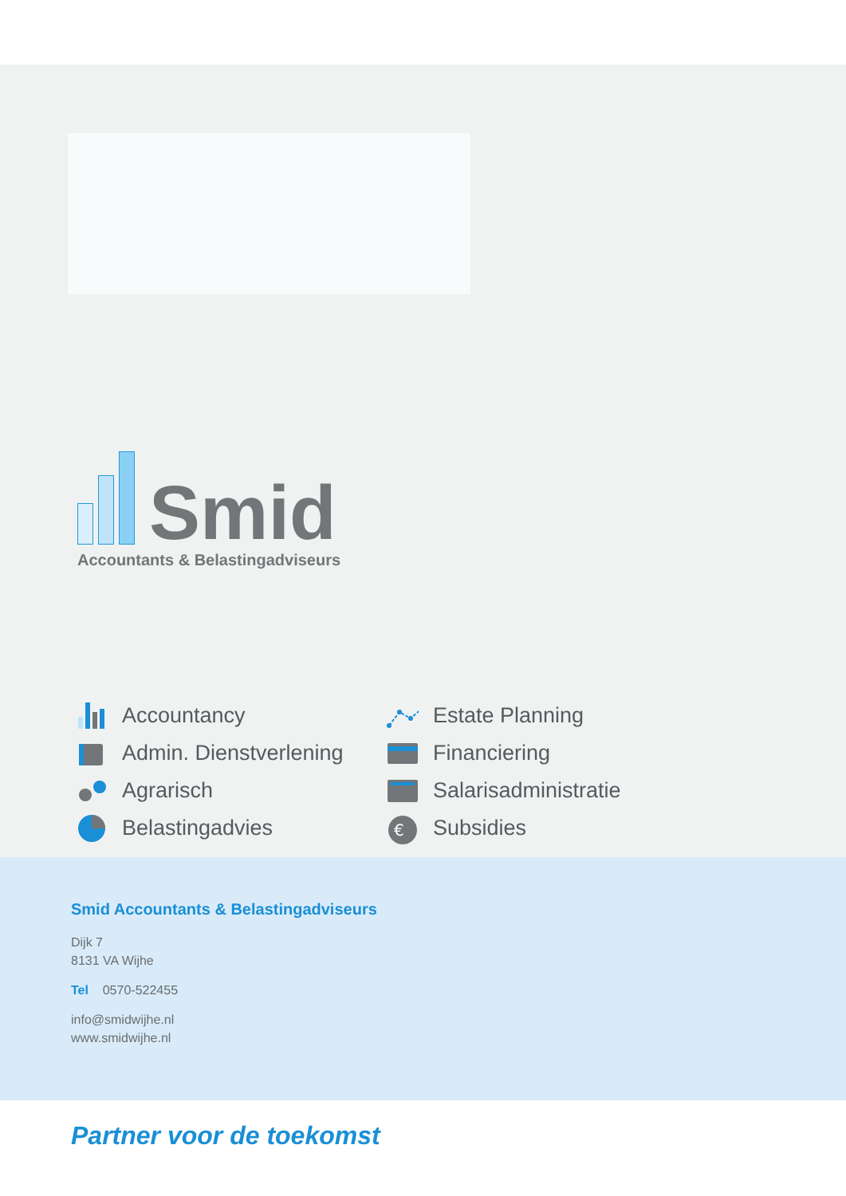Smid
Accountants & Belastingadviseurs
Accountancy
Estate Planning
Admin. Dienstverlening
Financiering
Agrarisch
Salarisadministratie
Belastingadvies
€
Subsidies
Smid Accountants & Belastingadviseurs
Dijk 7
8131 VA Wijhe
Tel 0570-522455
info@smidwijhe.nl
www.smidwijhe.nl
Partner voor de toekomst